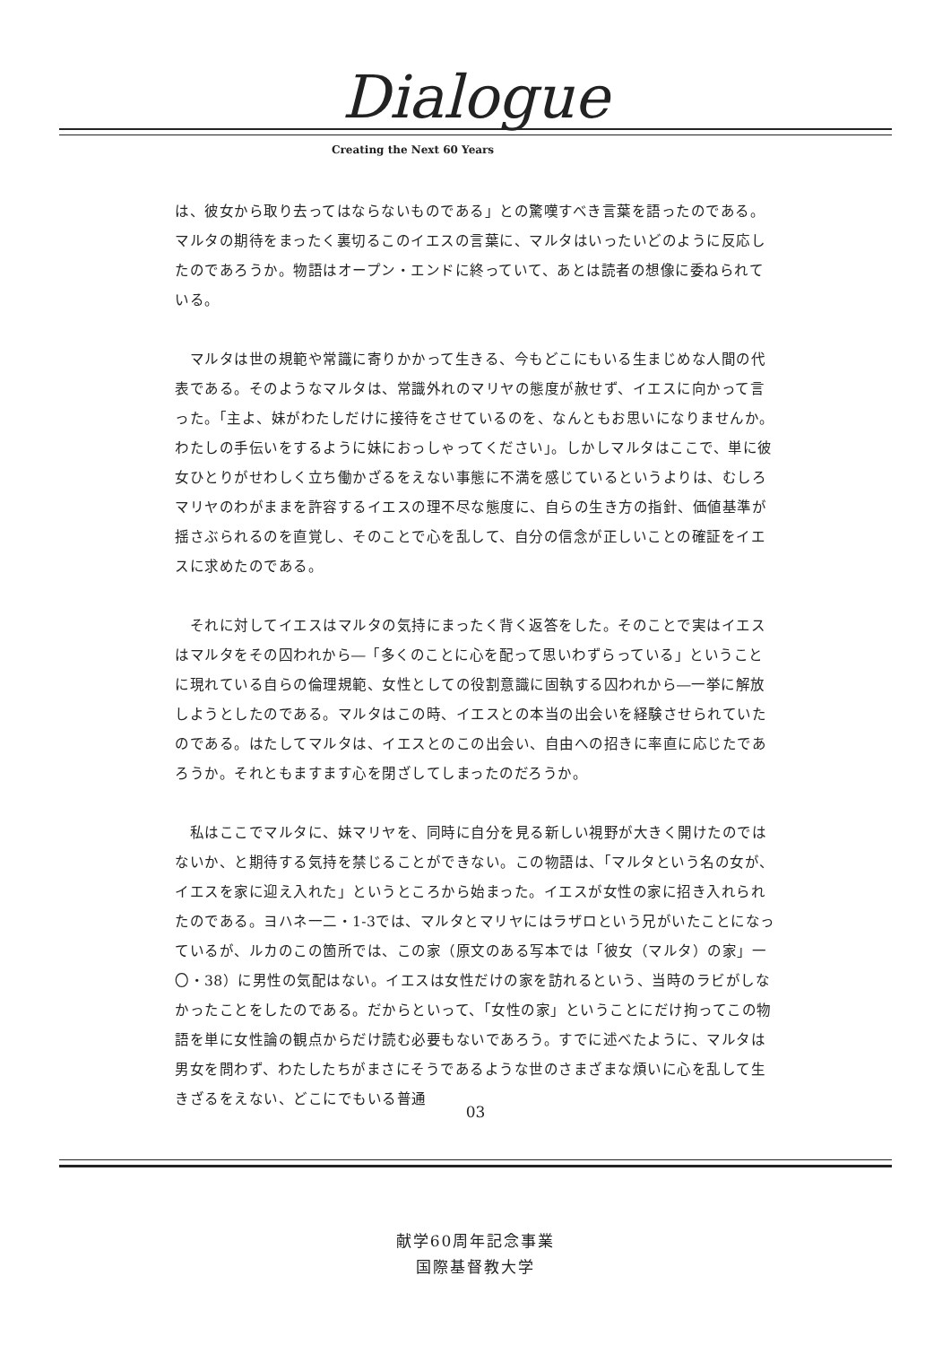Dialogue
Creating the Next 60 Years
は、彼女から取り去ってはならないものである」との驚嘆すべき言葉を語ったのである。マルタの期待をまったく裏切るこのイエスの言葉に、マルタはいったいどのように反応したのであろうか。物語はオープン・エンドに終っていて、あとは読者の想像に委ねられている。
　マルタは世の規範や常識に寄りかかって生きる、今もどこにもいる生まじめな人間の代表である。そのようなマルタは、常識外れのマリヤの態度が赦せず、イエスに向かって言った。「主よ、妹がわたしだけに接待をさせているのを、なんともお思いになりませんか。わたしの手伝いをするように妹におっしゃってください」。しかしマルタはここで、単に彼女ひとりがせわしく立ち働かざるをえない事態に不満を感じているというよりは、むしろマリヤのわがままを許容するイエスの理不尽な態度に、自らの生き方の指針、価値基準が揺さぶられるのを直覚し、そのことで心を乱して、自分の信念が正しいことの確証をイエスに求めたのである。
　それに対してイエスはマルタの気持にまったく背く返答をした。そのことで実はイエスはマルタをその囚われから―「多くのことに心を配って思いわずらっている」ということに現れている自らの倫理規範、女性としての役割意識に固執する囚われから―一挙に解放しようとしたのである。マルタはこの時、イエスとの本当の出会いを経験させられていたのである。はたしてマルタは、イエスとのこの出会い、自由への招きに率直に応じたであろうか。それともますます心を閉ざしてしまったのだろうか。
　私はここでマルタに、妹マリヤを、同時に自分を見る新しい視野が大きく開けたのではないか、と期待する気持を禁じることができない。この物語は、「マルタという名の女が、イエスを家に迎え入れた」というところから始まった。イエスが女性の家に招き入れられたのである。ヨハネ一二・1-3では、マルタとマリヤにはラザロという兄がいたことになっているが、ルカのこの箇所では、この家（原文のある写本では「彼女（マルタ）の家」一〇・38）に男性の気配はない。イエスは女性だけの家を訪れるという、当時のラビがしなかったことをしたのである。だからといって、「女性の家」ということにだけ拘ってこの物語を単に女性論の観点からだけ読む必要もないであろう。すでに述べたように、マルタは男女を問わず、わたしたちがまさにそうであるような世のさまざまな煩いに心を乱して生きざるをえない、どこにでもいる普通
03
献学60周年記念事業
国際基督教大学